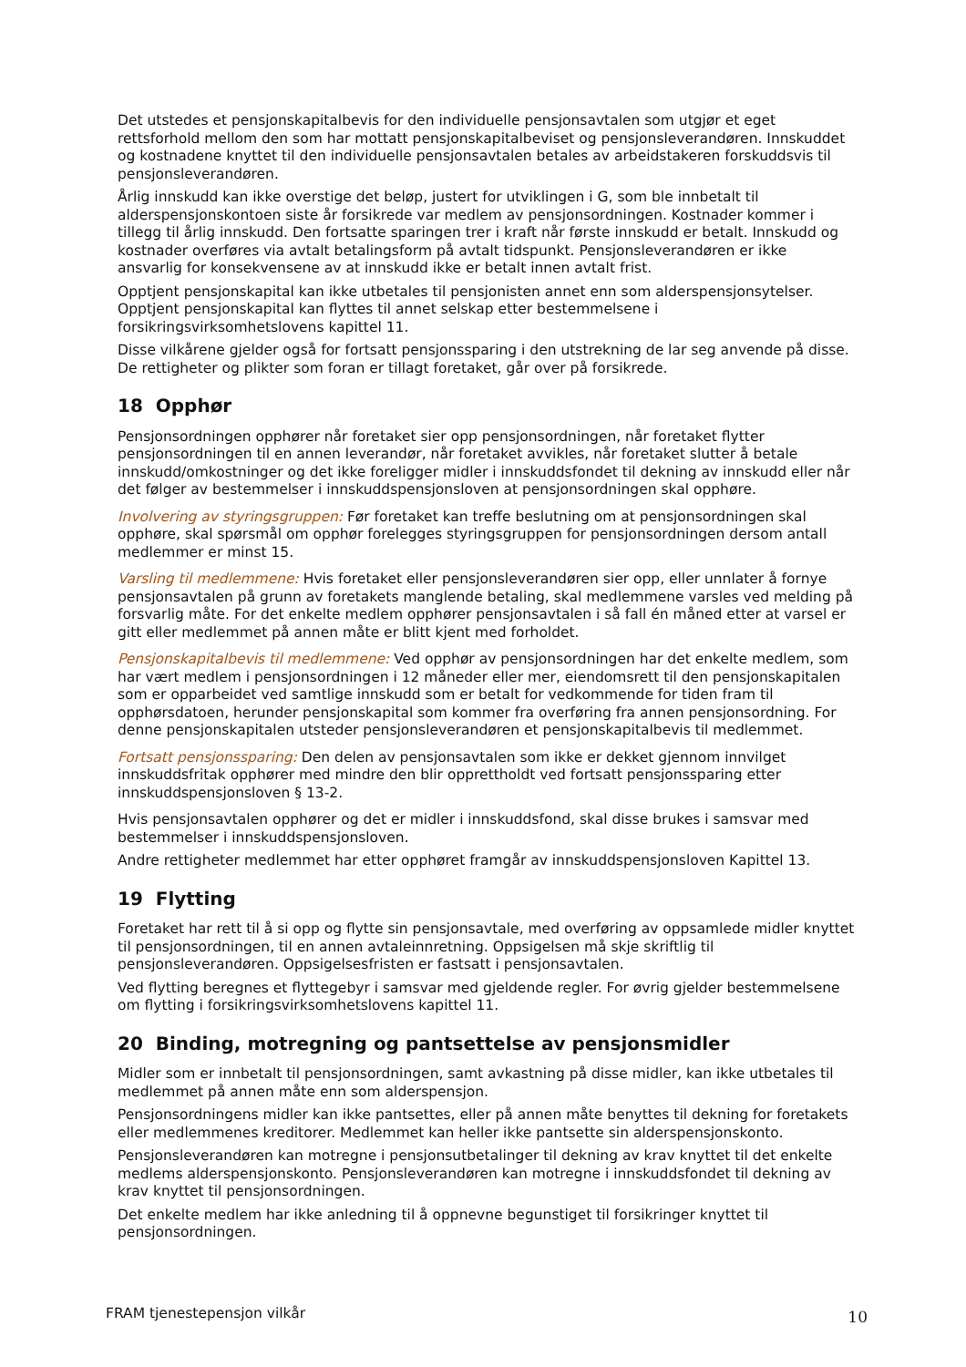Det utstedes et pensjonskapitalbevis for den individuelle pensjonsavtalen som utgjør et eget rettsforhold mellom den som har mottatt pensjonskapitalbeviset og pensjonsleverandøren. Innskuddet og kostnadene knyttet til den individuelle pensjonsavtalen betales av arbeidstakeren forskuddsvis til pensjonsleverandøren.
Årlig innskudd kan ikke overstige det beløp, justert for utviklingen i G, som ble innbetalt til alderspensjonskontoen siste år forsikrede var medlem av pensjonsordningen. Kostnader kommer i tillegg til årlig innskudd. Den fortsatte sparingen trer i kraft når første innskudd er betalt. Innskudd og kostnader overføres via avtalt betalingsform på avtalt tidspunkt. Pensjonsleverandøren er ikke ansvarlig for konsekvensene av at innskudd ikke er betalt innen avtalt frist.
Opptjent pensjonskapital kan ikke utbetales til pensjonisten annet enn som alderspensjonsytelser. Opptjent pensjonskapital kan flyttes til annet selskap etter bestemmelsene i forsikringsvirksomhetslovens kapittel 11.
Disse vilkårene gjelder også for fortsatt pensjonssparing i den utstrekning de lar seg anvende på disse. De rettigheter og plikter som foran er tillagt foretaket, går over på forsikrede.
18 Opphør
Pensjonsordningen opphører når foretaket sier opp pensjonsordningen, når foretaket flytter pensjonsordningen til en annen leverandør, når foretaket avvikles, når foretaket slutter å betale innskudd/omkostninger og det ikke foreligger midler i innskuddsfondet til dekning av innskudd eller når det følger av bestemmelser i innskuddspensjonsloven at pensjonsordningen skal opphøre.
Involvering av styringsgruppen: Før foretaket kan treffe beslutning om at pensjonsordningen skal opphøre, skal spørsmål om opphør forelegges styringsgruppen for pensjonsordningen dersom antall medlemmer er minst 15.
Varsling til medlemmene: Hvis foretaket eller pensjonsleverandøren sier opp, eller unnlater å fornye pensjonsavtalen på grunn av foretakets manglende betaling, skal medlemmene varsles ved melding på forsvarlig måte. For det enkelte medlem opphører pensjonsavtalen i så fall én måned etter at varsel er gitt eller medlemmet på annen måte er blitt kjent med forholdet.
Pensjonskapitalbevis til medlemmene: Ved opphør av pensjonsordningen har det enkelte medlem, som har vært medlem i pensjonsordningen i 12 måneder eller mer, eiendomsrett til den pensjonskapitalen som er opparbeidet ved samtlige innskudd som er betalt for vedkommende for tiden fram til opphørsdatoen, herunder pensjonskapital som kommer fra overføring fra annen pensjonsordning. For denne pensjonskapitalen utsteder pensjonsleverandøren et pensjonskapitalbevis til medlemmet.
Fortsatt pensjonssparing: Den delen av pensjonsavtalen som ikke er dekket gjennom innvilget innskuddsfritak opphører med mindre den blir opprettholdt ved fortsatt pensjonssparing etter innskuddspensjonsloven § 13-2.
Hvis pensjonsavtalen opphører og det er midler i innskuddsfond, skal disse brukes i samsvar med bestemmelser i innskuddspensjonsloven.
Andre rettigheter medlemmet har etter opphøret framgår av innskuddspensjonsloven Kapittel 13.
19 Flytting
Foretaket har rett til å si opp og flytte sin pensjonsavtale, med overføring av oppsamlede midler knyttet til pensjonsordningen, til en annen avtaleinnretning. Oppsigelsen må skje skriftlig til pensjonsleverandøren. Oppsigelsesfristen er fastsatt i pensjonsavtalen.
Ved flytting beregnes et flyttegebyr i samsvar med gjeldende regler. For øvrig gjelder bestemmelsene om flytting i forsikringsvirksomhetslovens kapittel 11.
20 Binding, motregning og pantsettelse av pensjonsmidler
Midler som er innbetalt til pensjonsordningen, samt avkastning på disse midler, kan ikke utbetales til medlemmet på annen måte enn som alderspensjon.
Pensjonsordningens midler kan ikke pantsettes, eller på annen måte benyttes til dekning for foretakets eller medlemmenes kreditorer. Medlemmet kan heller ikke pantsette sin alderspensjonskonto.
Pensjonsleverandøren kan motregne i pensjonsutbetalinger til dekning av krav knyttet til det enkelte medlems alderspensjonskonto. Pensjonsleverandøren kan motregne i innskuddsfondet til dekning av krav knyttet til pensjonsordningen.
Det enkelte medlem har ikke anledning til å oppnevne begunstiget til forsikringer knyttet til pensjonsordningen.
FRAM tjenestepensjon vilkår 10